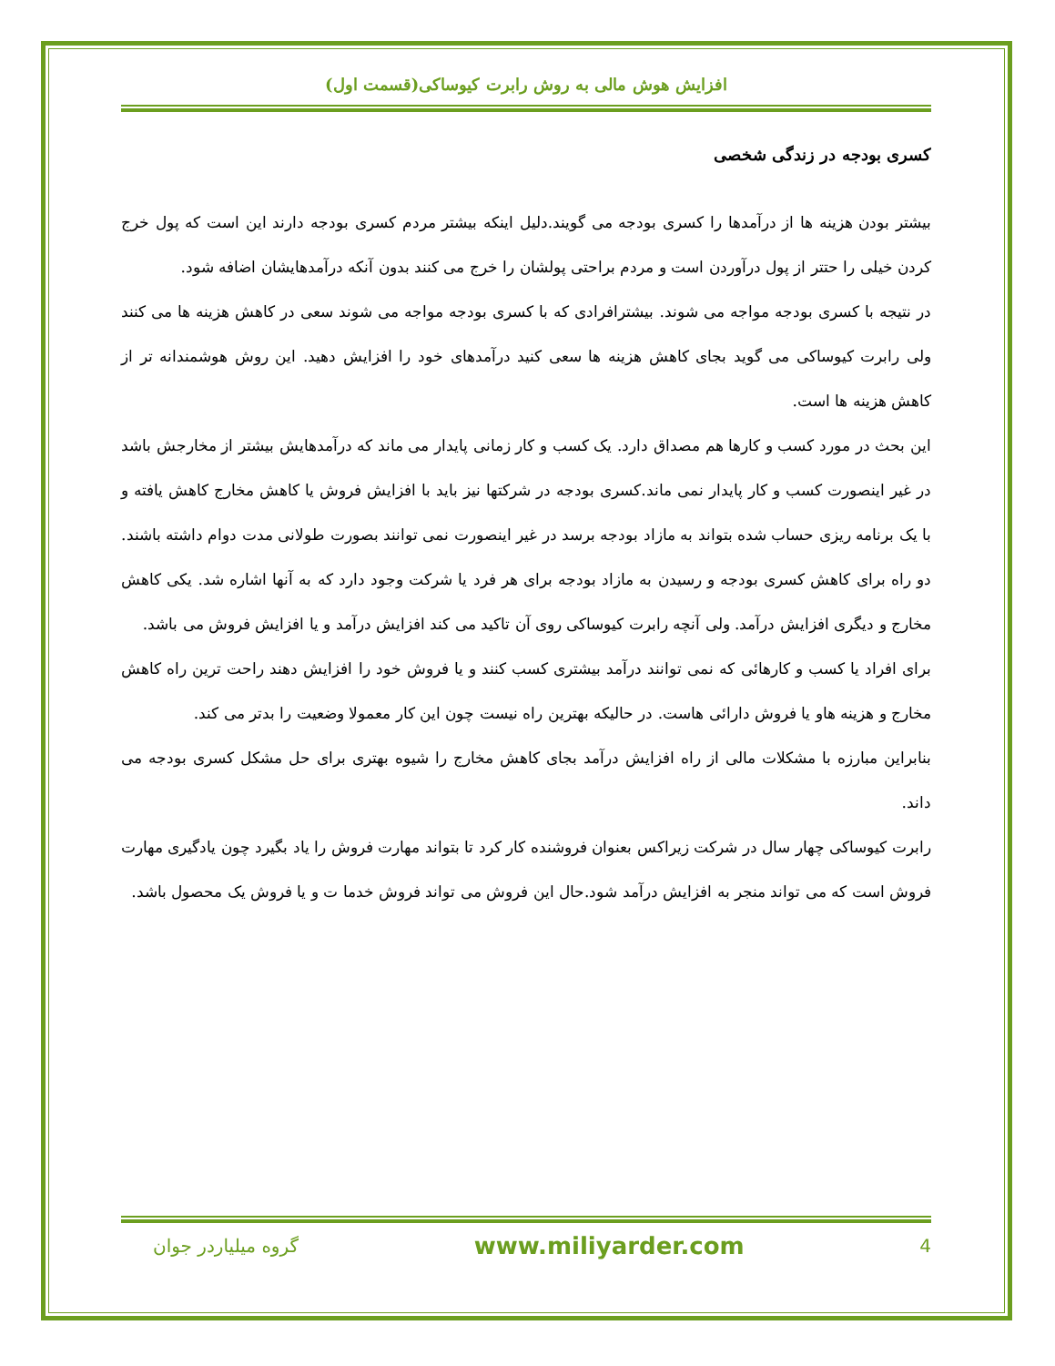افزایش هوش مالی به روش رابرت کیوساکی(قسمت اول)
کسری بودجه در زندگی شخصی
بیشتر بودن هزینه ها از درآمدها را کسری بودجه می گویند.دلیل اینکه بیشتر مردم کسری بودجه دارند این است که پول خرج کردن خیلی را حتتر از پول درآوردن است و مردم براحتی پولشان را خرج می کنند بدون آنکه درآمدهایشان اضافه شود.
در نتیجه با کسری بودجه مواجه می شوند. بیشترافرادی که با کسری بودجه مواجه می شوند سعی در کاهش هزینه ها می کنند ولی رابرت کیوساکی می گوید بجای کاهش هزینه ها سعی کنید درآمدهای خود را افزایش دهید. این روش هوشمندانه تر از کاهش هزینه ها است.
این بحث در مورد کسب و کارها هم مصداق دارد. یک کسب و کار زمانی پایدار می ماند که درآمدهایش بیشتر از مخارجش باشد در غیر اینصورت کسب و کار پایدار نمی ماند.کسری بودجه در شرکتها نیز باید با افزایش فروش یا کاهش مخارج کاهش یافته و با یک برنامه ریزی حساب شده بتواند به مازاد بودجه برسد در غیر اینصورت نمی توانند بصورت طولانی مدت دوام داشته باشند.
دو راه برای کاهش کسری بودجه و رسیدن به مازاد بودجه برای هر فرد یا شرکت وجود دارد که به آنها اشاره شد. یکی کاهش مخارج و دیگری افزایش درآمد. ولی آنچه رابرت کیوساکی روی آن تاکید می کند افزایش درآمد و یا افزایش فروش می باشد.
برای افراد یا کسب و کارهائی که نمی توانند درآمد بیشتری کسب کنند و یا فروش خود را افزایش دهند راحت ترین راه کاهش مخارج و هزینه هاو یا فروش دارائی هاست. در حالیکه بهترین راه نیست چون این کار معمولا وضعیت را بدتر می کند.
بنابراین مبارزه با مشکلات مالی از راه افزایش درآمد بجای کاهش مخارج را شیوه بهتری برای حل مشکل کسری بودجه می داند.
رابرت کیوساکی چهار سال در شرکت زیراکس بعنوان فروشنده کار کرد تا بتواند مهارت فروش را یاد بگیرد چون یادگیری مهارت فروش است که می تواند منجر به افزایش درآمد شود.حال این فروش می تواند فروش خدما ت و یا فروش یک محصول باشد.
گروه میلیاردر جوان www.miliyarder.com 4